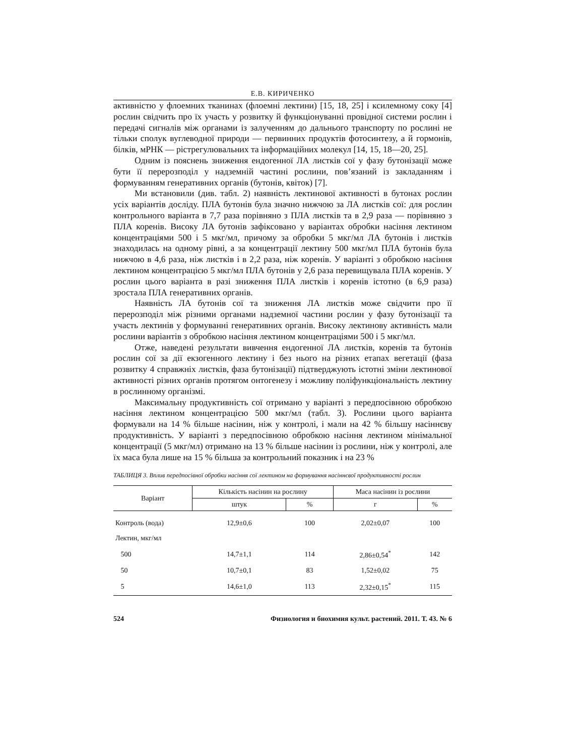Е.В. КИРИЧЕНКО
активністю у флоемних тканинах (флоемні лектини) [15, 18, 25] і ксилемному соку [4] рослин свідчить про їх участь у розвитку й функціонуванні провідної системи рослин і передачі сигналів між органами із залученням до дальнього транспорту по рослині не тільки сполук вуглеводної природи — первинних продуктів фотосинтезу, а й гормонів, білків, мРНК — рістрегулювальних та інформаційних молекул [14, 15, 18—20, 25].
Одним із пояснень зниження ендогенної ЛА листків сої у фазу бутонізації може бути її перерозподіл у надземній частині рослини, пов’язаний із закладанням і формуванням генеративних органів (бутонів, квіток) [7].
Ми встановили (див. табл. 2) наявність лектинової активності в бутонах рослин усіх варіантів досліду. ПЛА бутонів була значно нижчою за ЛА листків сої: для рослин контрольного варіанта в 7,7 раза порівняно з ПЛА листків та в 2,9 раза — порівняно з ПЛА коренів. Високу ЛА бутонів зафіксовано у варіантах обробки насіння лектином концентраціями 500 і 5 мкг/мл, причому за обробки 5 мкг/мл ЛА бутонів і листків знаходилась на одному рівні, а за концентрації лектину 500 мкг/мл ПЛА бутонів була нижчою в 4,6 раза, ніж листків і в 2,2 раза, ніж коренів. У варіанті з обробкою насіння лектином концентрацією 5 мкг/мл ПЛА бутонів у 2,6 раза перевищувала ПЛА коренів. У рослин цього варіанта в разі зниження ПЛА листків і коренів істотно (в 6,9 раза) зростала ПЛА генеративних органів.
Наявність ЛА бутонів сої та зниження ЛА листків може свідчити про її перерозподіл між різними органами надземної частини рослин у фазу бутонізації та участь лектинів у формуванні генеративних органів. Високу лектинову активність мали рослини варіантів з обробкою насіння лектином концентраціями 500 і 5 мкг/мл.
Отже, наведені результати вивчення ендогенної ЛА листків, коренів та бутонів рослин сої за дії екзогенного лектину і без нього на різних етапах вегетації (фаза розвитку 4 справжніх листків, фаза бутонізації) підтверджують істотні зміни лектинової активності різних органів протягом онтогенезу і можливу поліфункціональність лектину в рослинному організмі.
Максимальну продуктивність сої отримано у варіанті з передпосівною обробкою насіння лектином концентрацією 500 мкг/мл (табл. 3). Рослини цього варіанта формували на 14 % більше насінин, ніж у контролі, і мали на 42 % більшу насіннєву продуктивність. У варіанті з передпосівною обробкою насіння лектином мінімальної концентрації (5 мкг/мл) отримано на 13 % більше насінин із рослини, ніж у контролі, але їх маса була лише на 15 % більша за контрольний показник і на 23 %
ТАБЛИЦЯ 3. Вплив передпосівної обробки насіння сої лектином на формування насіннєвої продуктивності рослин
| Варіант | Кількість насінин на рослину | | Маса насінин із рослини | |
| --- | --- | --- | --- | --- |
| | штук | % | г | % |
| Контроль (вода) | 12,9±0,6 | 100 | 2,02±0,07 | 100 |
| Лектин, мкг/мл | | | | |
| 500 | 14,7±1,1 | 114 | 2,86±0,54<sup>*</sup> | 142 |
| 50 | 10,7±0,1 | 83 | 1,52±0,02 | 75 |
| 5 | 14,6±1,0 | 113 | 2,32±0,15<sup>*</sup> | 115 |
524 Физиология и биохимия культ. растений. 2011. Т. 43. № 6